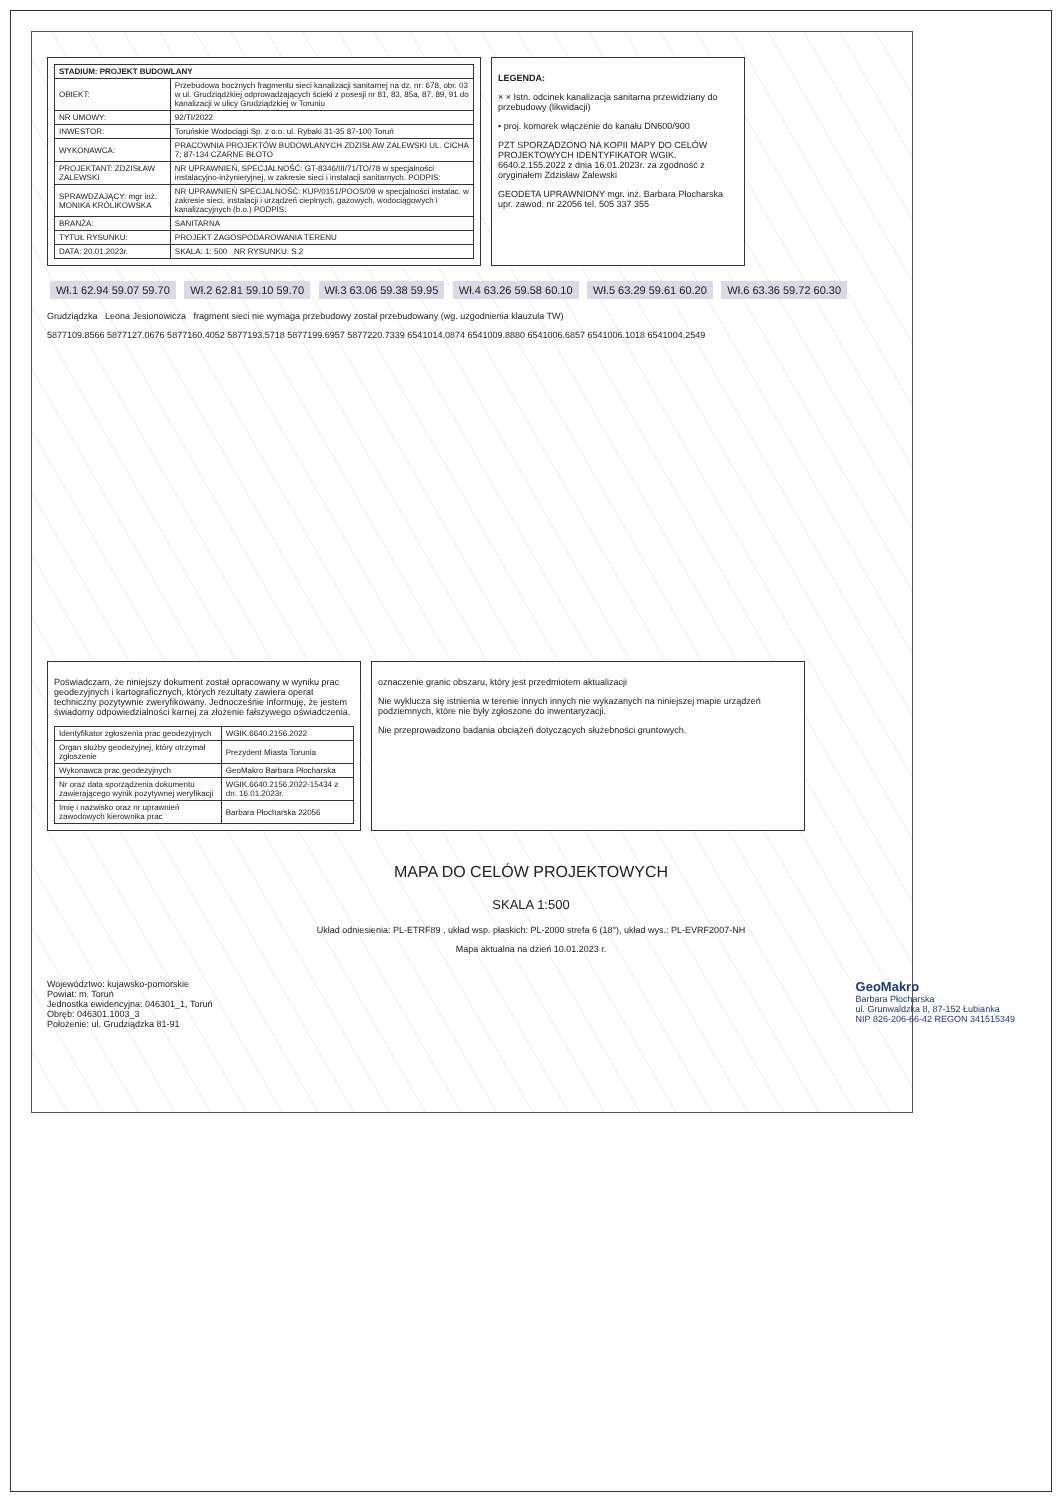| STADIUM: PROJEKT BUDOWLANY | |
| --- | --- |
| OBIEKT: | Przebudowa bocznych fragmentu sieci kanalizacji sanitarnej na dz. nr: 678, obr. 03 w ul. Grudziądzkiej odprowadzających ścieki z posesji nr 81, 83, 85a, 87, 89, 91 do kanalizacji w ulicy Grudziądzkiej w Toruniu |
| NR UMOWY: | 92/TI/2022 |
| INWESTOR: | Toruńskie Wodociągi Sp. z o.o. ul. Rybaki 31-35 87-100 Toruń |
| WYKONAWCA: | PRACOWNIA PROJEKTÓW BUDOWLANYCH ZDZISŁAW ZALEWSKI UL. CICHA 7; 87-134 CZARNE BŁOTO |
| PROJEKTANT: ZDZISŁAW ZALEWSKI | NR UPRAWNIEŃ, SPECJALNOŚĆ: GT-8346/III/71/TO/78 w specjalności instalacyjno-inżynieryjnej, w zakresie sieci i instalacji sanitarnych. PODPIS: |
| SPRAWDZAJĄCY: mgr inż. MONIKA KRÓLIKOWSKA | NR UPRAWNIEŃ SPECJALNOŚĆ: KUP/0151/POOS/09 w specjalności instalac. w zakresie sieci, instalacji i urządzeń cieplnych, gazowych, wodociągowych i kanalizacyjnych (b.o.) PODPIS: |
| BRANŻA: | SANITARNA |
| TYTUŁ RYSUNKU: | PROJEKT ZAGOSPODAROWANIA TERENU |
| DATA: 20.01.2023r. | SKALA: 1: 500 NR RYSUNKU: S.2 |
LEGENDA:
× × Istn. odcinek kanalizacja sanitarna przewidziany do przebudowy (likwidacji)
• proj. komorek włączenie do kanału DN600/900
PZT SPORZĄDZONO NA KOPII MAPY DO CELÓW PROJEKTOWYCH IDENTYFIKATOR WGIK. 6640.2.155.2022 z dnia 16.01.2023r. za zgodność z oryginałem Zdzisław Zalewski
GEODETA UPRAWNIONY mgr. inż. Barbara Płocharska upr. zawod. nr 22056 tel. 505 337 355
Wł.1 62.94 59.07 59.70 Wł.2 62.81 59.10 59.70 Wł.3 63.06 59.38 59.95 Wł.4 63.26 59.58 60.10 Wł.5 63.29 59.61 60.20 Wł.6 63.36 59.72 60.30
Grudziądzka Leona Jesionowicza fragment sieci nie wymaga przebudowy został przebudowany (wg. uzgodnienia klauzula TW)
5877109.8566 5877127.0676 5877160.4052 5877193.5718 5877199.6957 5877220.7339 6541014.0874 6541009.8880 6541006.6857 6541006.1018 6541004.2549
Poświadczam, że niniejszy dokument został opracowany w wyniku prac geodezyjnych i kartograficznych, których rezultaty zawiera operat techniczny pozytywnie zweryfikowany. Jednocześnie informuję, że jestem świadomy odpowiedzialności karnej za złożenie fałszywego oświadczenia.
| Identyfikator zgłoszenia prac geodezyjnych | WGIK.6640.2156.2022 |
| Organ służby geodezyjnej, który otrzymał zgłoszenie | Prezydent Miasta Torunia |
| Wykonawca prac geodezyjnych | GeoMakro Barbara Płocharska |
| Nr oraz data sporządzenia dokumentu zawierającego wynik pozytywnej weryfikacji | WGIK.6640.2156.2022-15434 z dn. 16.01.2023r. |
| Imię i nazwisko oraz nr uprawnień zawodowych kierownika prac | Barbara Płocharska 22056 |
oznaczenie granic obszaru, który jest przedmiotem aktualizacji
Nie wyklucza się istnienia w terenie innych innych nie wykazanych na niniejszej mapie urządzeń podziemnych, które nie były zgłoszone do inwentaryzacji.
Nie przeprowadzono badania obciążeń dotyczących służebności gruntowych.
MAPA DO CELÓW PROJEKTOWYCH
SKALA 1:500
Układ odniesienia: PL-ETRF89 , układ wsp. płaskich: PL-2000 strefa 6 (18°), układ wys.: PL-EVRF2007-NH
Mapa aktualna na dzień 10.01.2023 r.
Województwo: kujawsko-pomorskie
Powiat: m. Toruń
Jednostka ewidencyjna: 046301_1, Toruń
Obręb: 046301.1003_3
Położenie: ul. Grudziądzka 81-91
GeoMakro
Barbara Płocharska
ul. Grunwaldzka 8, 87-152 Łubianka
NIP 826-206-66-42 REGON 341515349